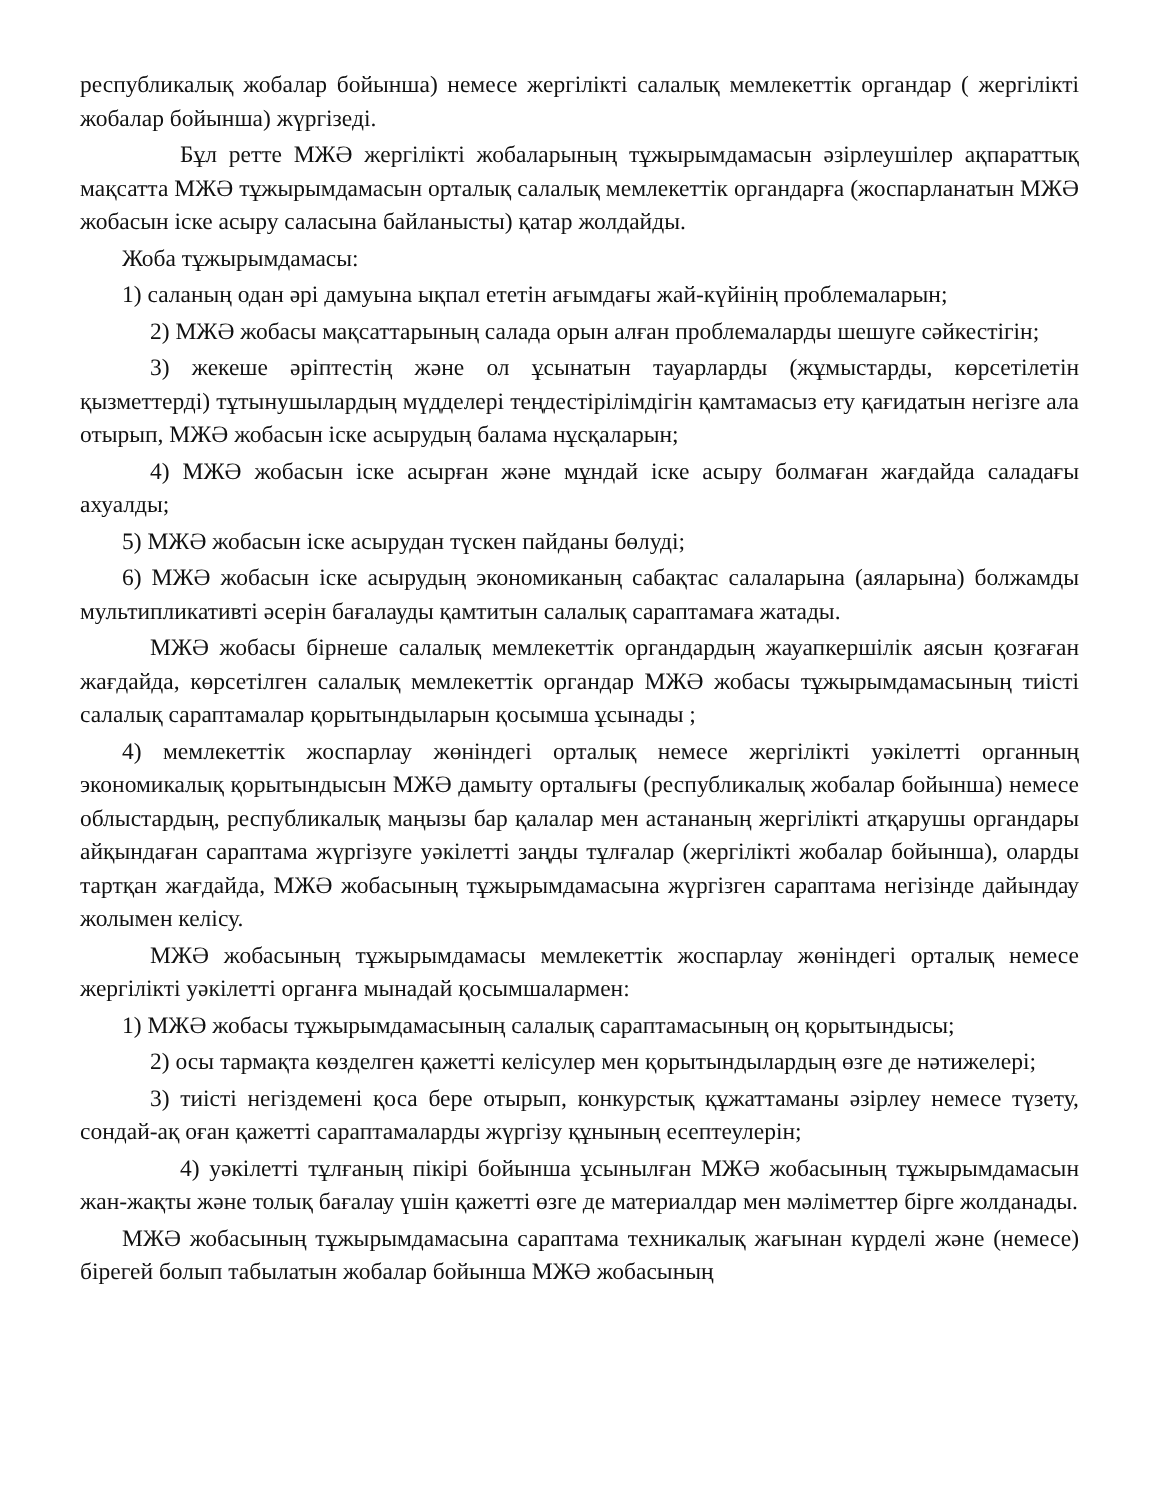республикалық жобалар бойынша) немесе жергілікті салалық мемлекеттік органдар ( жергілікті жобалар бойынша) жүргізеді.
Бұл ретте МЖӘ жергілікті жобаларының тұжырымдамасын әзірлеушілер ақпараттық мақсатта МЖӘ тұжырымдамасын орталық салалық мемлекеттік органдарға (жоспарланатын МЖӘ жобасын іске асыру саласына байланысты) қатар жолдайды.
Жоба тұжырымдамасы:
1) саланың одан әрі дамуына ықпал ететін ағымдағы жай-күйінің проблемаларын;
2) МЖӘ жобасы мақсаттарының салада орын алған проблемаларды шешуге сәйкестігін;
3) жекеше әріптестің және ол ұсынатын тауарларды (жұмыстарды, көрсетілетін қызметтерді) тұтынушылардың мүдделері теңдестірілімдігін қамтамасыз ету қағидатын негізге ала отырып, МЖӘ жобасын іске асырудың балама нұсқаларын;
4) МЖӘ жобасын іске асырған және мұндай іске асыру болмаған жағдайда саладағы ахуалды;
5) МЖӘ жобасын іске асырудан түскен пайданы бөлуді;
6) МЖӘ жобасын іске асырудың экономиканың сабақтас салаларына (аяларына) болжамды мультипликативті әсерін бағалауды қамтитын салалық сараптамаға жатады.
МЖӘ жобасы бірнеше салалық мемлекеттік органдардың жауапкершілік аясын қозғаған жағдайда, көрсетілген салалық мемлекеттік органдар МЖӘ жобасы тұжырымдамасының тиісті салалық сараптамалар қорытындыларын қосымша ұсынады ;
4) мемлекеттік жоспарлау жөніндегі орталық немесе жергілікті уәкілетті органның экономикалық қорытындысын МЖӘ дамыту орталығы (республикалық жобалар бойынша) немесе облыстардың, республикалық маңызы бар қалалар мен астананың жергілікті атқарушы органдары айқындаған сараптама жүргізуге уәкілетті заңды тұлғалар (жергілікті жобалар бойынша), оларды тартқан жағдайда, МЖӘ жобасының тұжырымдамасына жүргізген сараптама негізінде дайындау жолымен келісу.
МЖӘ жобасының тұжырымдамасы мемлекеттік жоспарлау жөніндегі орталық немесе жергілікті уәкілетті органға мынадай қосымшалармен:
1) МЖӘ жобасы тұжырымдамасының салалық сараптамасының оң қорытындысы;
2) осы тармақта көзделген қажетті келісулер мен қорытындылардың өзге де нәтижелері;
3) тиісті негіздемені қоса бере отырып, конкурстық құжаттаманы әзірлеу немесе түзету, сондай-ақ оған қажетті сараптамаларды жүргізу құнының есептеулерін;
4) уәкілетті тұлғаның пікірі бойынша ұсынылған МЖӘ жобасының тұжырымдамасын жан-жақты және толық бағалау үшін қажетті өзге де материалдар мен мәліметтер бірге жолданады.
МЖӘ жобасының тұжырымдамасына сараптама техникалық жағынан күрделі және (немесе) бірегей болып табылатын жобалар бойынша МЖӘ жобасының